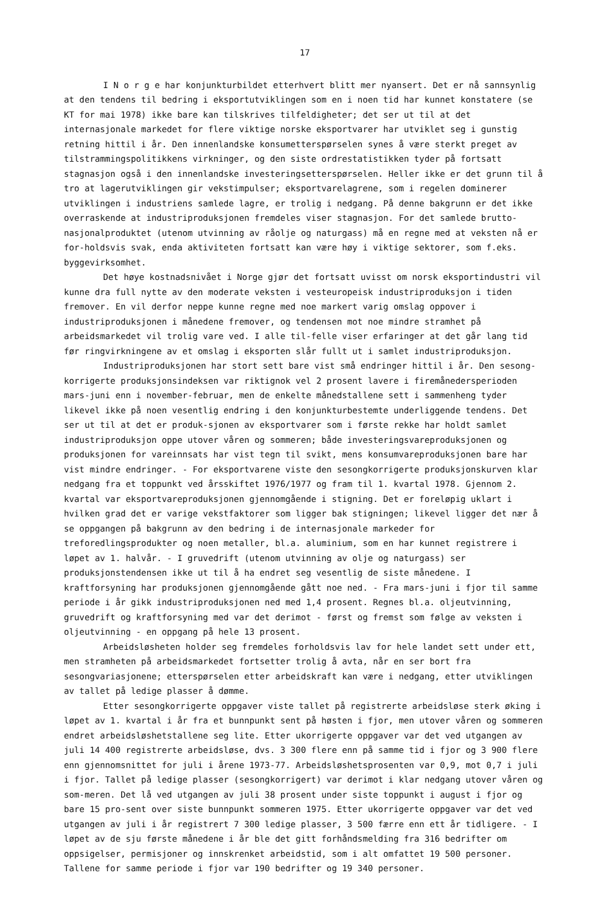17
I N o r g e har konjunkturbildet etterhvert blitt mer nyansert. Det er nå sannsynlig at den tendens til bedring i eksportutviklingen som en i noen tid har kunnet konstatere (se KT for mai 1978) ikke bare kan tilskrives tilfeldigheter; det ser ut til at det internasjonale markedet for flere viktige norske eksportvarer har utviklet seg i gunstig retning hittil i år. Den innenlandske konsumetterspørselen synes å være sterkt preget av tilstrammingspolitikkens virkninger, og den siste ordrestatistikken tyder på fortsatt stagnasjon også i den innenlandske investeringsetterspørselen. Heller ikke er det grunn til å tro at lagerutviklingen gir vekstimpulser; eksportvarelagrene, som i regelen dominerer utviklingen i industriens samlede lagre, er trolig i nedgang. På denne bakgrunn er det ikke overraskende at industriproduksjonen fremdeles viser stagnasjon. For det samlede brutto-nasjonalproduktet (utenom utvinning av råolje og naturgass) må en regne med at veksten nå er for-holdsvis svak, enda aktiviteten fortsatt kan være høy i viktige sektorer, som f.eks. byggevirksomhet.
Det høye kostnadsnivået i Norge gjør det fortsatt uvisst om norsk eksportindustri vil kunne dra full nytte av den moderate veksten i vesteuropeisk industriproduksjon i tiden fremover. En vil derfor neppe kunne regne med noe markert varig omslag oppover i industriproduksjonen i månedene fremover, og tendensen mot noe mindre stramhet på arbeidsmarkedet vil trolig vare ved. I alle til-felle viser erfaringer at det går lang tid før ringvirkningene av et omslag i eksporten slår fullt ut i samlet industriproduksjon.
Industriproduksjonen har stort sett bare vist små endringer hittil i år. Den sesong-korrigerte produksjonsindeksen var riktignok vel 2 prosent lavere i firemånedersperioden mars-juni enn i november-februar, men de enkelte månedstallene sett i sammenheng tyder likevel ikke på noen vesentlig endring i den konjunkturbestemte underliggende tendens. Det ser ut til at det er produk-sjonen av eksportvarer som i første rekke har holdt samlet industriproduksjon oppe utover våren og sommeren; både investeringsvareproduksjonen og produksjonen for vareinnsats har vist tegn til svikt, mens konsumvareproduksjonen bare har vist mindre endringer. - For eksportvarene viste den sesongkorrigerte produksjonskurven klar nedgang fra et toppunkt ved årsskiftet 1976/1977 og fram til 1. kvartal 1978. Gjennom 2. kvartal var eksportvareproduksjonen gjennomgående i stigning. Det er foreløpig uklart i hvilken grad det er varige vekstfaktorer som ligger bak stigningen; likevel ligger det nær å se oppgangen på bakgrunn av den bedring i de internasjonale markeder for treforedlingsprodukter og noen metaller, bl.a. aluminium, som en har kunnet registrere i løpet av 1. halvår. - I gruvedrift (utenom utvinning av olje og naturgass) ser produksjonstendensen ikke ut til å ha endret seg vesentlig de siste månedene. I kraftforsyning har produksjonen gjennomgående gått noe ned. - Fra mars-juni i fjor til samme periode i år gikk industriproduksjonen ned med 1,4 prosent. Regnes bl.a. oljeutvinning, gruvedrift og kraftforsyning med var det derimot - først og fremst som følge av veksten i oljeutvinning - en oppgang på hele 13 prosent.
Arbeidsløsheten holder seg fremdeles forholdsvis lav for hele landet sett under ett, men stramheten på arbeidsmarkedet fortsetter trolig å avta, når en ser bort fra sesongvariasjonene; etterspørselen etter arbeidskraft kan være i nedgang, etter utviklingen av tallet på ledige plasser å dømme.
Etter sesongkorrigerte oppgaver viste tallet på registrerte arbeidsløse sterk øking i løpet av 1. kvartal i år fra et bunnpunkt sent på høsten i fjor, men utover våren og sommeren endret arbeidsløshetstallene seg lite. Etter ukorrigerte oppgaver var det ved utgangen av juli 14 400 registrerte arbeidsløse, dvs. 3 300 flere enn på samme tid i fjor og 3 900 flere enn gjennomsnittet for juli i årene 1973-77. Arbeidsløshetsprosenten var 0,9, mot 0,7 i juli i fjor. Tallet på ledige plasser (sesongkorrigert) var derimot i klar nedgang utover våren og som-meren. Det lå ved utgangen av juli 38 prosent under siste toppunkt i august i fjor og bare 15 pro-sent over siste bunnpunkt sommeren 1975. Etter ukorrigerte oppgaver var det ved utgangen av juli i år registrert 7 300 ledige plasser, 3 500 færre enn ett år tidligere. - I løpet av de sju første månedene i år ble det gitt forhåndsmelding fra 316 bedrifter om oppsigelser, permisjoner og innskrenket arbeidstid, som i alt omfattet 19 500 personer. Tallene for samme periode i fjor var 190 bedrifter og 19 340 personer.